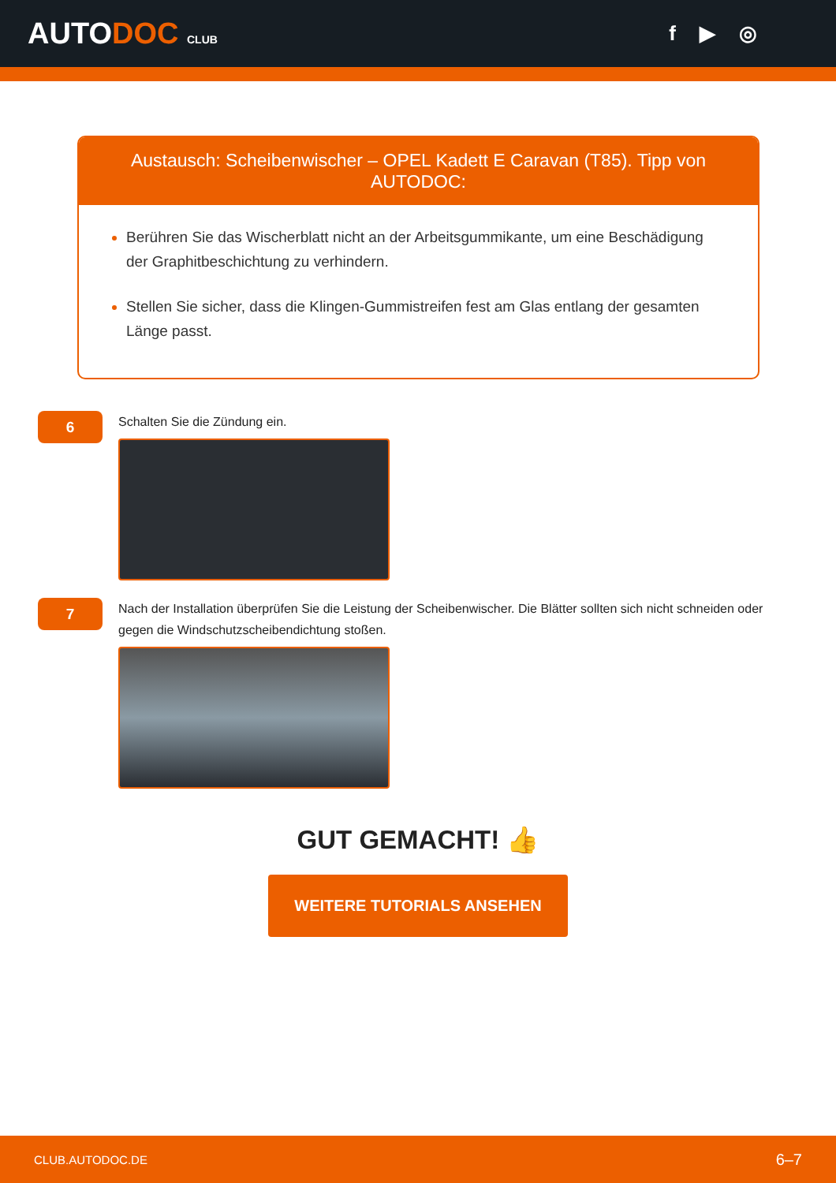AUTODOC CLUB
f ▶ ◎
Austausch: Scheibenwischer – OPEL Kadett E Caravan (T85). Tipp von AUTODOC:
Berühren Sie das Wischerblatt nicht an der Arbeitsgummikante, um eine Beschädigung der Graphitbeschichtung zu verhindern.
Stellen Sie sicher, dass die Klingen-Gummistreifen fest am Glas entlang der gesamten Länge passt.
6
Schalten Sie die Zündung ein.
7
Nach der Installation überprüfen Sie die Leistung der Scheibenwischer. Die Blätter sollten sich nicht schneiden oder gegen die Windschutzscheibendichtung stoßen.
GUT GEMACHT! 👍
WEITERE TUTORIALS ANSEHEN
CLUB.AUTODOC.DE 6–7